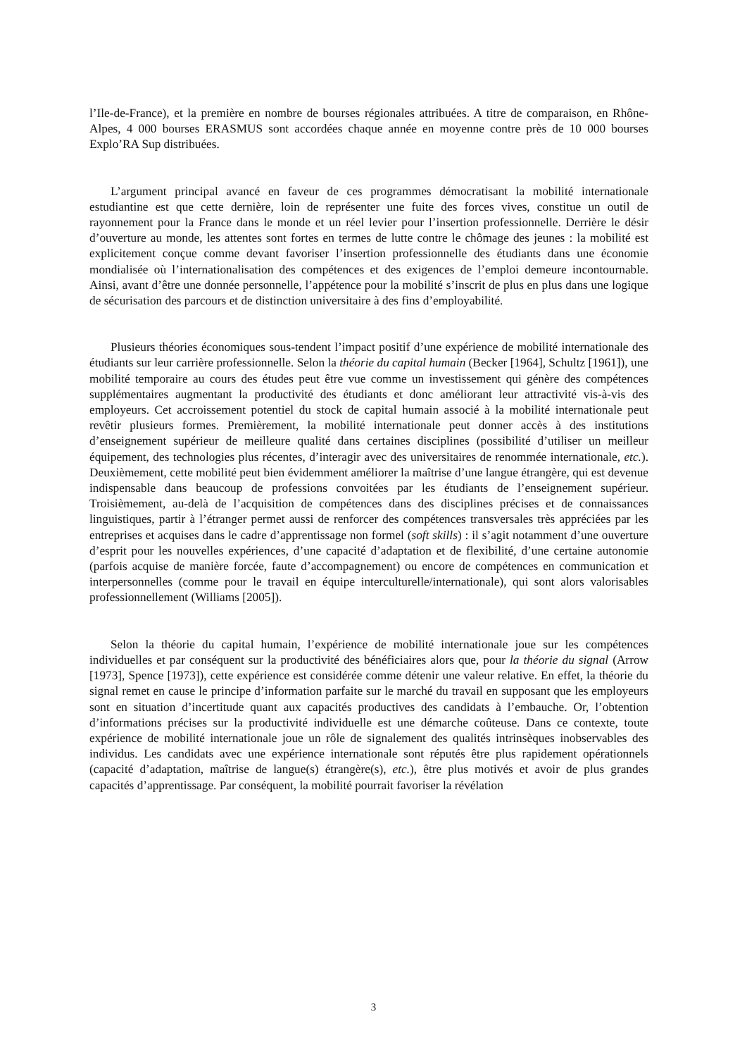l’Ile-de-France), et la première en nombre de bourses régionales attribuées. A titre de comparaison, en Rhône-Alpes, 4 000 bourses ERASMUS sont accordées chaque année en moyenne contre près de 10 000 bourses Explo’RA Sup distribuées.
L’argument principal avancé en faveur de ces programmes démocratisant la mobilité internationale estudiantine est que cette dernière, loin de représenter une fuite des forces vives, constitue un outil de rayonnement pour la France dans le monde et un réel levier pour l’insertion professionnelle. Derrière le désir d’ouverture au monde, les attentes sont fortes en termes de lutte contre le chômage des jeunes : la mobilité est explicitement conçue comme devant favoriser l’insertion professionnelle des étudiants dans une économie mondialisée où l’internationalisation des compétences et des exigences de l’emploi demeure incontournable. Ainsi, avant d’être une donnée personnelle, l’appétence pour la mobilité s’inscrit de plus en plus dans une logique de sécurisation des parcours et de distinction universitaire à des fins d’employabilité.
Plusieurs théories économiques sous-tendent l’impact positif d’une expérience de mobilité internationale des étudiants sur leur carrière professionnelle. Selon la théorie du capital humain (Becker [1964], Schultz [1961]), une mobilité temporaire au cours des études peut être vue comme un investissement qui génère des compétences supplémentaires augmentant la productivité des étudiants et donc améliorant leur attractivité vis-à-vis des employeurs. Cet accroissement potentiel du stock de capital humain associé à la mobilité internationale peut revêtir plusieurs formes. Premièrement, la mobilité internationale peut donner accès à des institutions d’enseignement supérieur de meilleure qualité dans certaines disciplines (possibilité d’utiliser un meilleur équipement, des technologies plus récentes, d’interagir avec des universitaires de renommée internationale, etc.). Deuxièmement, cette mobilité peut bien évidemment améliorer la maîtrise d’une langue étrangère, qui est devenue indispensable dans beaucoup de professions convoitées par les étudiants de l’enseignement supérieur. Troisièmement, au-delà de l’acquisition de compétences dans des disciplines précises et de connaissances linguistiques, partir à l’étranger permet aussi de renforcer des compétences transversales très appréciées par les entreprises et acquises dans le cadre d’apprentissage non formel (soft skills) : il s’agit notamment d’une ouverture d’esprit pour les nouvelles expériences, d’une capacité d’adaptation et de flexibilité, d’une certaine autonomie (parfois acquise de manière forcée, faute d’accompagnement) ou encore de compétences en communication et interpersonnelles (comme pour le travail en équipe interculturelle/internationale), qui sont alors valorisables professionnellement (Williams [2005]).
Selon la théorie du capital humain, l’expérience de mobilité internationale joue sur les compétences individuelles et par conséquent sur la productivité des bénéficiaires alors que, pour la théorie du signal (Arrow [1973], Spence [1973]), cette expérience est considérée comme détenir une valeur relative. En effet, la théorie du signal remet en cause le principe d’information parfaite sur le marché du travail en supposant que les employeurs sont en situation d’incertitude quant aux capacités productives des candidats à l’embauche. Or, l’obtention d’informations précises sur la productivité individuelle est une démarche coûteuse. Dans ce contexte, toute expérience de mobilité internationale joue un rôle de signalement des qualités intrinsèques inobservables des individus. Les candidats avec une expérience internationale sont réputés être plus rapidement opérationnels (capacité d’adaptation, maîtrise de langue(s) étrangère(s), etc.), être plus motivés et avoir de plus grandes capacités d’apprentissage. Par conséquent, la mobilité pourrait favoriser la révélation
3